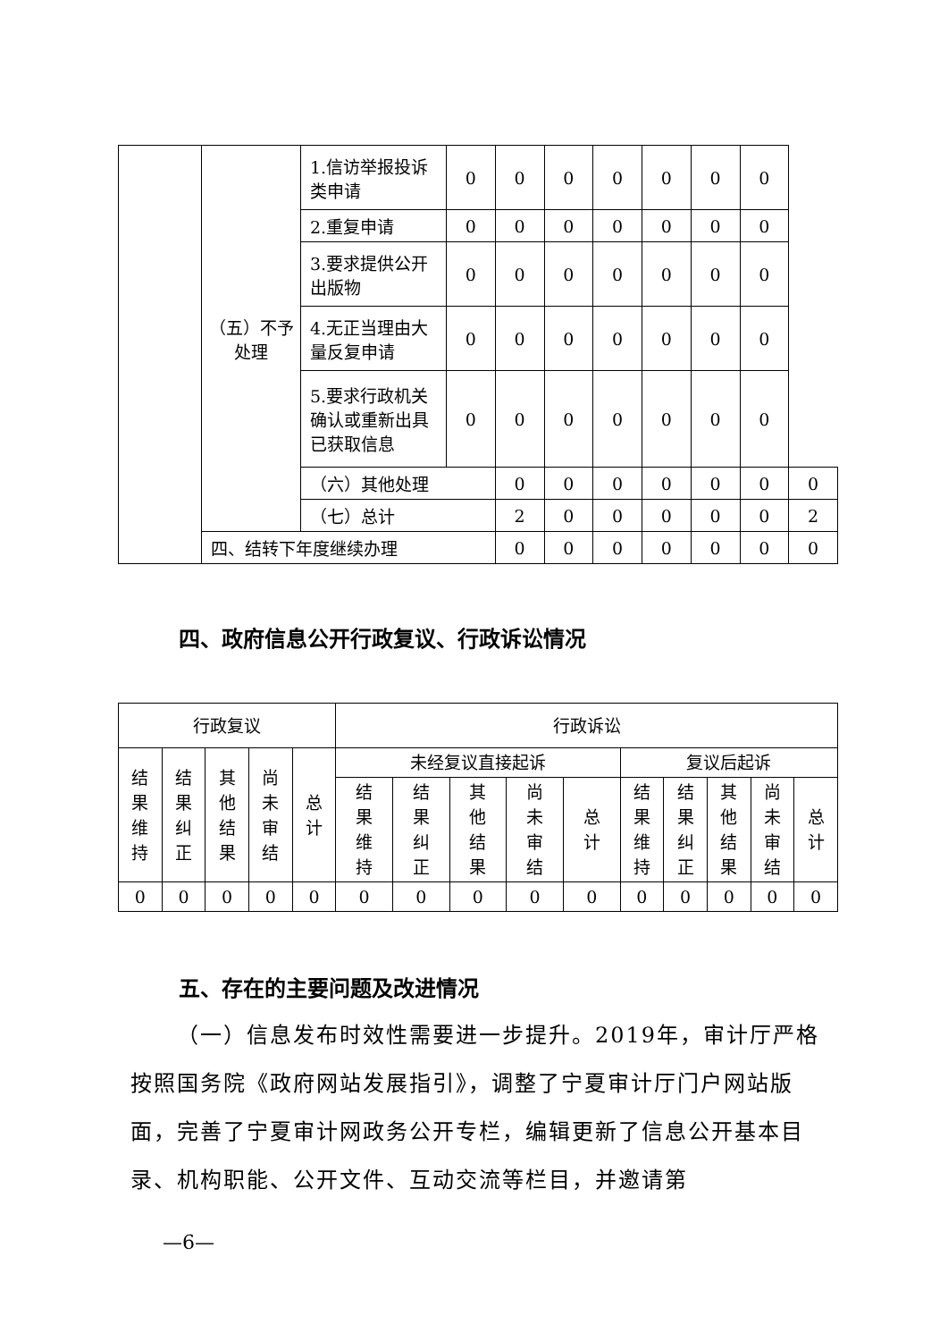| | （五）不予处理 | 1.信访举报投诉类申请 | 0 | 0 | 0 | 0 | 0 | 0 | 0 | |
| | | 2.重复申请 | 0 | 0 | 0 | 0 | 0 | 0 | 0 | |
| | | 3.要求提供公开出版物 | 0 | 0 | 0 | 0 | 0 | 0 | 0 | |
| | | 4.无正当理由大量反复申请 | 0 | 0 | 0 | 0 | 0 | 0 | 0 | |
| | | 5.要求行政机关确认或重新出具已获取信息 | 0 | 0 | 0 | 0 | 0 | 0 | 0 | |
| | | （六）其他处理 | | 0 | 0 | 0 | 0 | 0 | 0 | 0 |
| | | （七）总计 | | 2 | 0 | 0 | 0 | 0 | 0 | 2 |
| | 四、结转下年度继续办理 | | | 0 | 0 | 0 | 0 | 0 | 0 | 0 |
四、政府信息公开行政复议、行政诉讼情况
| 行政复议 | | | | | 行政诉讼 | | | | | | | | | |
| --- | --- | --- | --- | --- | --- | --- | --- | --- | --- | --- | --- | --- | --- | --- |
| 结 果 维 持 | 结 果 纠 正 | 其 他 结 果 | 尚 未 审 结 | 总 计 | 未经复议直接起诉 | | | | | 复议后起诉 | | | | |
| | | | | | 结 果 维 持 | 结 果 纠 正 | 其 他 结 果 | 尚 未 审 结 | 总 计 | 结 果 维 持 | 结 果 纠 正 | 其 他 结 果 | 尚 未 审 结 | 总 计 |
| 0 | 0 | 0 | 0 | 0 | 0 | 0 | 0 | 0 | 0 | 0 | 0 | 0 | 0 | 0 |
五、存在的主要问题及改进情况
  （一）信息发布时效性需要进一步提升。2019年，审计厅严格按照国务院《政府网站发展指引》，调整了宁夏审计厅门户网站版面，完善了宁夏审计网政务公开专栏，编辑更新了信息公开基本目录、机构职能、公开文件、互动交流等栏目，并邀请第
—6—